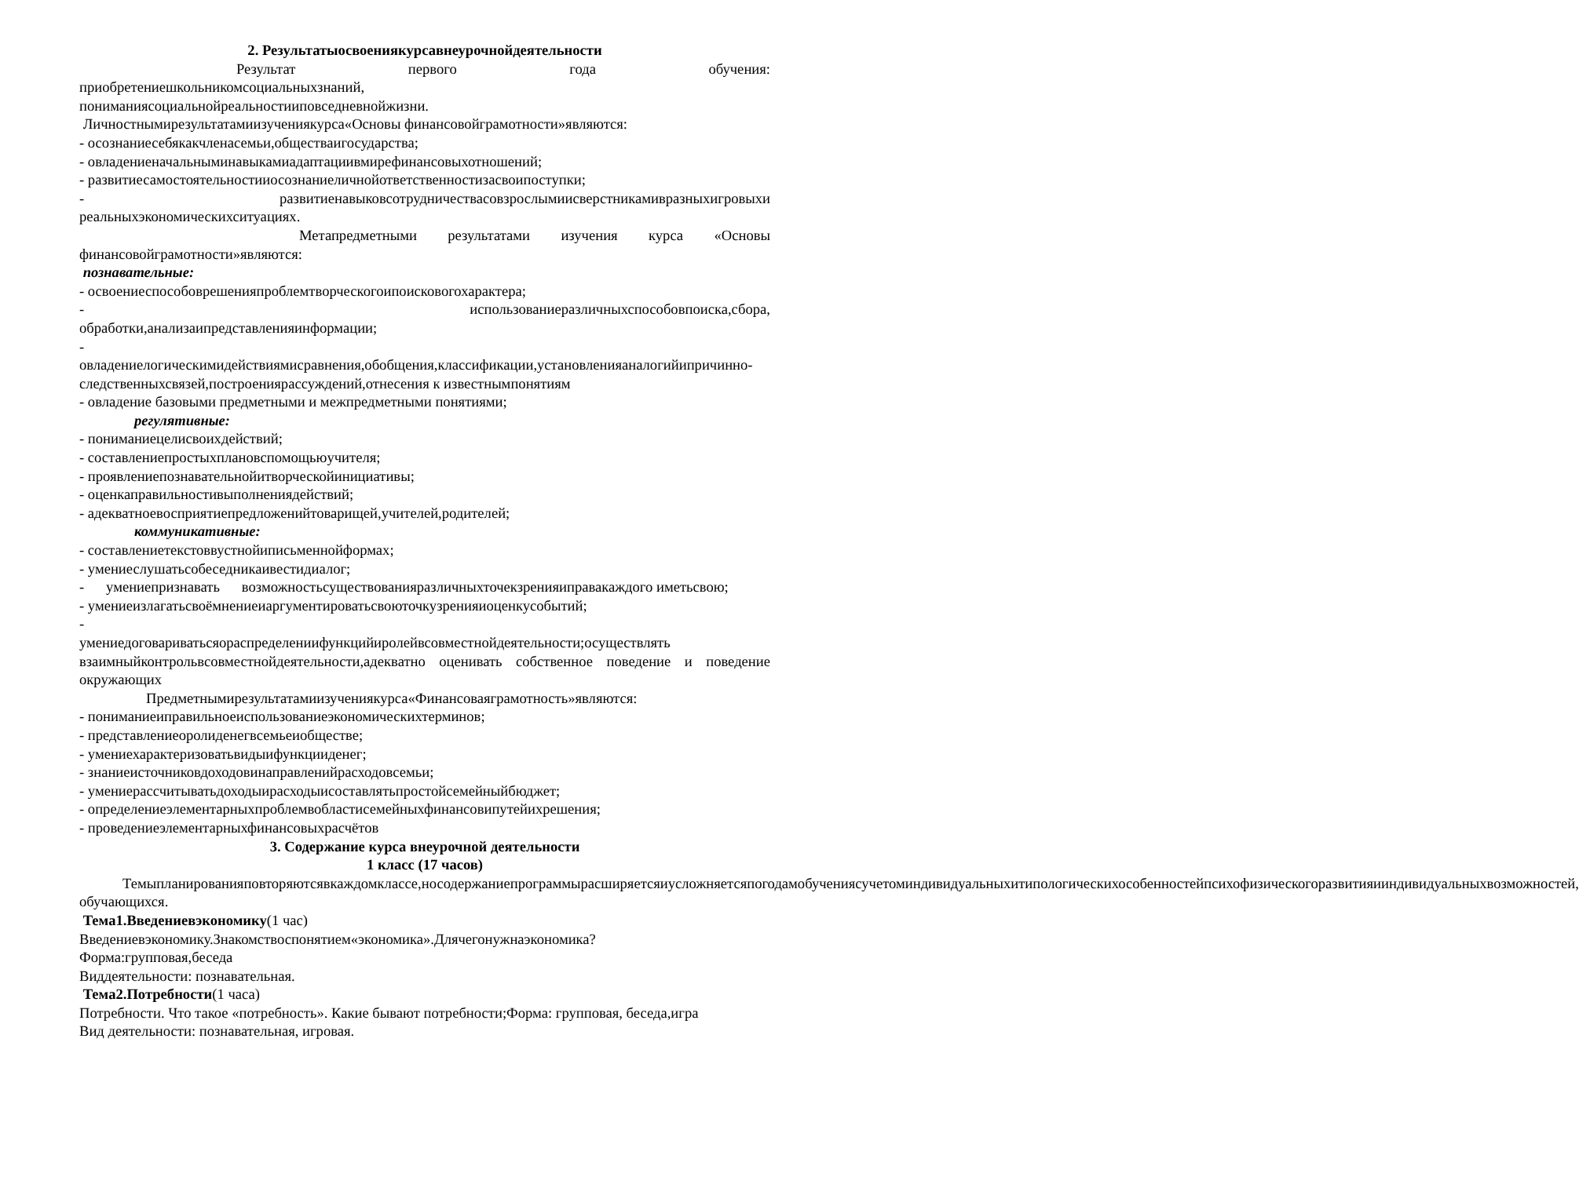2. Результатыосвоениякурсавнеурочнойдеятельности
Результат первого года обучения:
приобретениешкольникомсоциальныхзнаний,
пониманиясоциальнойреальностииповседневнойжизни.
Личностнымирезультатамиизучениякурса«Основы финансовойграмотности»являются:
- осознаниесебякакчленасемьи,обществаигосударства;
- овладениеначальныминавыкамиадаптациивмирефинансовыхотношений;
- развитиесамостоятельностииосознаниеличнойответственностизасвоипоступки;
- развитиенавыковсотрудничествасовзрослымиисверстникамивразныхигровыхи реальныхэкономическихситуациях.
Метапредметными результатами изучения курса «Основы финансовойграмотности»являются:
познавательные:
- освоениеспособоврешенияпроблемтворческогоипоисковогохарактера;
- использованиеразличныхспособовпоиска,сбора, обработки,анализаипредставленияинформации;
-
овладениелогическимидействиямисравнения,обобщения,классификации,установленияаналогийипричинно-следственныхсвязей,построениярассуждений,отнесения к известнымпонятиям
- овладение базовыми предметными и межпредметными понятиями;
регулятивные:
- пониманиецелисвоихдействий;
- составлениепростыхплановспомощьюучителя;
- проявлениепознавательнойитворческойинициативы;
- оценкаправильностивыполнениядействий;
- адекватноевосприятиепредложенийтоварищей,учителей,родителей;
коммуникативные:
- составлениетекстоввустнойиписьменнойформах;
- умениеслушатьсобеседникаивестидиалог;
- умениепризнавать возможностьсуществованияразличныхточекзренияиправакаждого иметьсвою;
- умениеизлагатьсвоёмнениеиаргументироватьсвоюточкузренияиоценкусобытий;
-
умениедоговариватьсяораспределениифункцийиролейвсовместнойдеятельности;осуществлять взаимныйконтрольвсовместнойдеятельности,адекватно оценивать собственное поведение и поведение окружающих
Предметнымирезультатамиизучениякурса«Финансоваяграмотность»являются:
- пониманиеиправильноеиспользованиеэкономическихтерминов;
- представлениеоролиденегвсемьеиобществе;
- умениехарактеризоватьвидыифункцииденег;
- знаниеисточниковдоходовинаправленийрасходовсемьи;
- умениерассчитыватьдоходыирасходыисоставлятьпростойсемейныйбюджет;
- определениеэлементарныхпроблемвобластисемейныхфинансовипутейихрешения;
- проведениеэлементарныхфинансовыхрасчётов
3. Содержание курса внеурочной деятельности
1 класс (17 часов)
Темыпланированияповторяютсявкаждомклассе,носодержаниепрограммырасширяетсяиусложняетсяпогодамобучениясучетоминдивидуальныхитипологическихособенностейпсихофизическогоразвитияииндивидуальныхвозможностей, обучающихся.
Тема1.Введениевэкономику(1 час)
Введениевэкономику.Знакомствоспонятием«экономика».Длячегонужнаэкономика?
Форма:групповая,беседа
Виддеятельности: познавательная.
Тема2.Потребности(1 часа)
Потребности. Что такое «потребность». Какие бывают потребности;Форма: групповая, беседа,игра
Вид деятельности: познавательная, игровая.